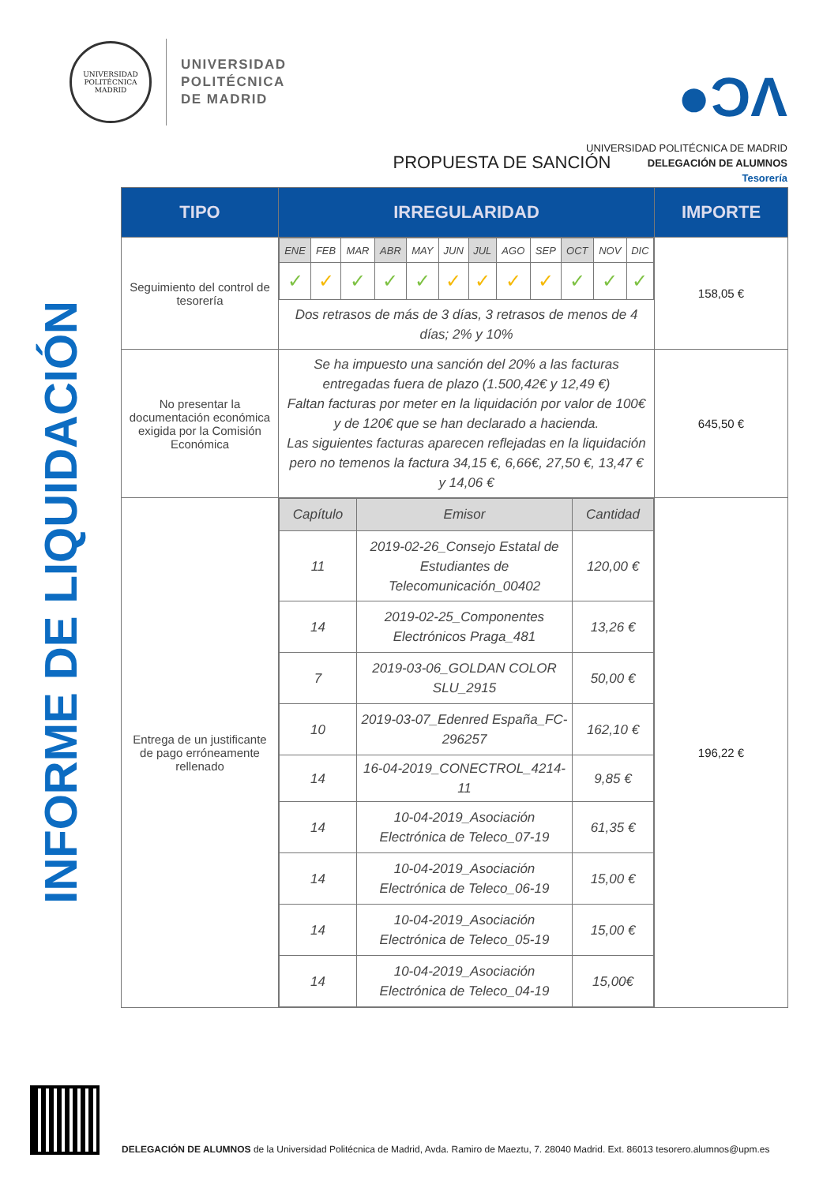UNIVERSIDAD POLITÉCNICA MADRID
UNIVERSIDAD
POLITÉCNICA
DE MADRID
●ϽΛ
UNIVERSIDAD POLITÉCNICA DE MADRID
DELEGACIÓN DE ALUMNOS
Tesorería
INFORME DE LIQUIDACIÓN
PROPUESTA DE SANCIÓN
| TIPO | IRREGULARIDAD | IMPORTE |
| --- | --- | --- |
| Seguimiento del control de tesorería | / ENE / FEB / MAR / ABR / MAY / JUN / JUL / AGO / SEP / OCT / NOV / DIC / / ✓ / ✓ / ✓ / ✓ / ✓ / ✓ / ✓ / ✓ / ✓ / ✓ / ✓ / ✓ / Dos retrasos de más de 3 días, 3 retrasos de menos de 4 días; 2% y 10% | 158,05 € |
| No presentar la documentación económica exigida por la Comisión Económica | Se ha impuesto una sanción del 20% a las facturas entregadas fuera de plazo (1.500,42€ y 12,49 €) Faltan facturas por meter en la liquidación por valor de 100€ y de 120€ que se han declarado a hacienda. Las siguientes facturas aparecen reflejadas en la liquidación pero no temenos la factura 34,15 €, 6,66€, 27,50 €, 13,47 € y 14,06 € | 645,50 € |
| Entrega de un justificante de pago erróneamente rellenado | / Capítulo / Emisor / Cantidad / / --- / --- / --- / / 11 / 2019-02-26_Consejo Estatal de Estudiantes de Telecomunicación_00402 / 120,00 € / / 14 / 2019-02-25_Componentes Electrónicos Praga_481 / 13,26 € / / 7 / 2019-03-06_GOLDAN COLOR SLU_2915 / 50,00 € / / 10 / 2019-03-07_Edenred España_FC-296257 / 162,10 € / / 14 / 16-04-2019_CONECTROL_4214-11 / 9,85 € / / 14 / 10-04-2019_Asociación Electrónica de Teleco_07-19 / 61,35 € / / 14 / 10-04-2019_Asociación Electrónica de Teleco_06-19 / 15,00 € / / 14 / 10-04-2019_Asociación Electrónica de Teleco_05-19 / 15,00 € / / 14 / 10-04-2019_Asociación Electrónica de Teleco_04-19 / 15,00€ / | 196,22 € |
DELEGACIÓN DE ALUMNOS de la Universidad Politécnica de Madrid, Avda. Ramiro de Maeztu, 7. 28040 Madrid. Ext. 86013 tesorero.alumnos@upm.es